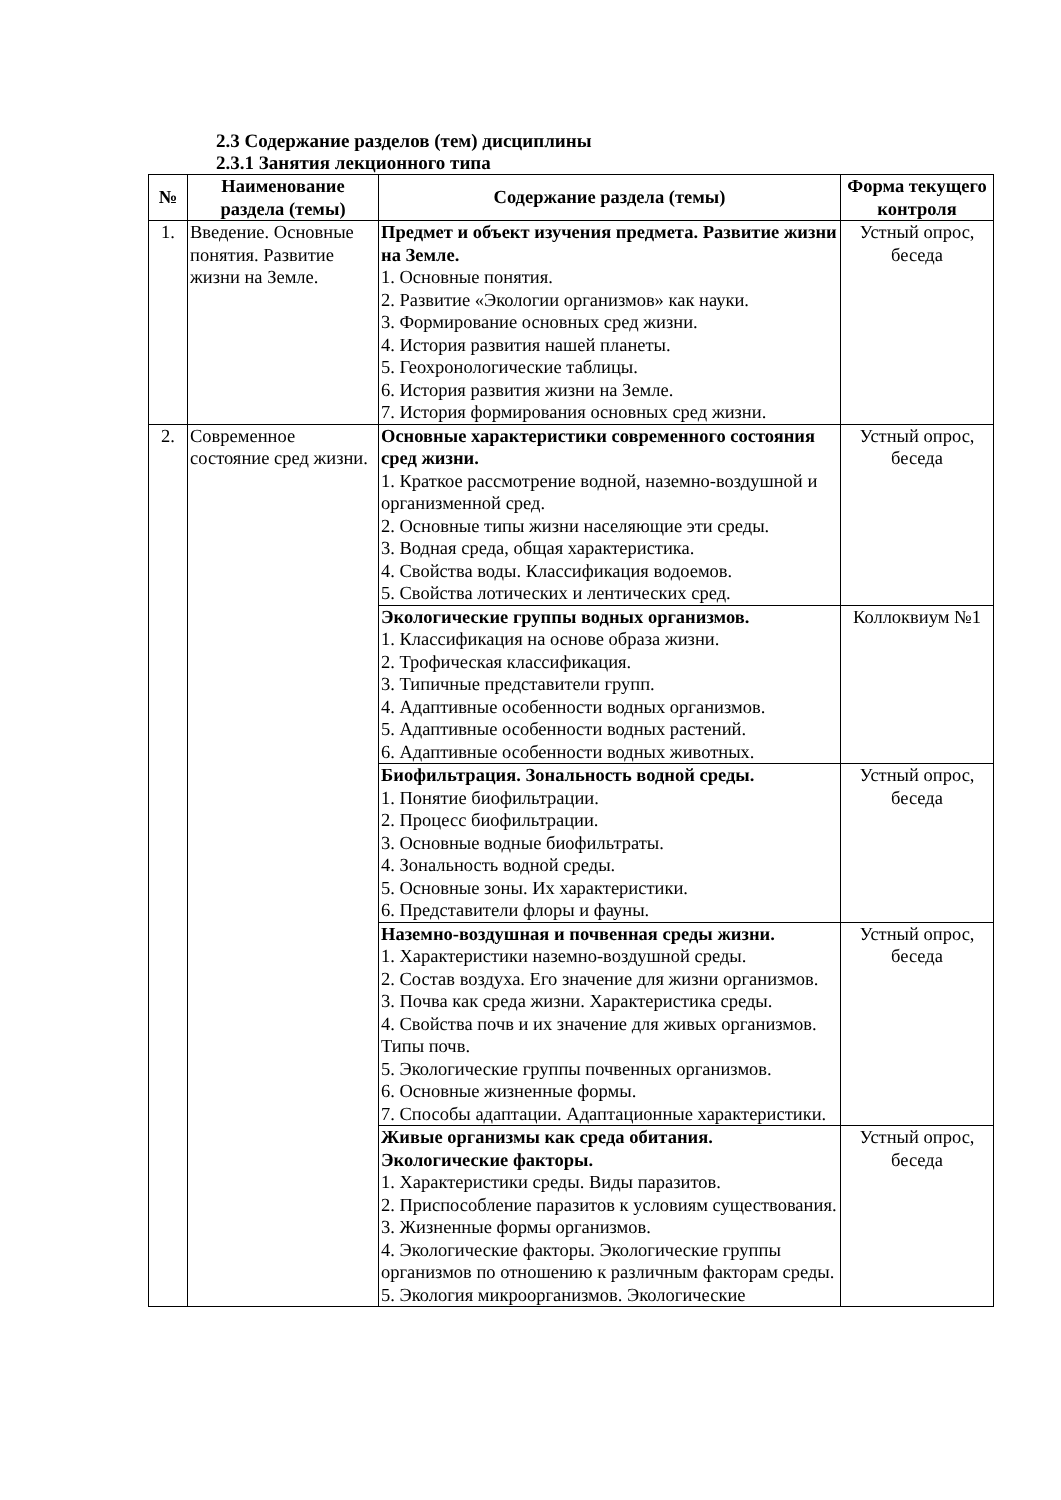2.3 Содержание разделов (тем) дисциплины
2.3.1 Занятия лекционного типа
| № | Наименование раздела (темы) | Содержание раздела (темы) | Форма текущего контроля |
| --- | --- | --- | --- |
| 1. | Введение. Основные понятия. Развитие жизни на Земле. | Предмет и объект изучения предмета. Развитие жизни на Земле. 1. Основные понятия. 2. Развитие «Экологии организмов» как науки. 3. Формирование основных сред жизни. 4. История развития нашей планеты. 5. Геохронологические таблицы. 6. История развития жизни на Земле. 7. История формирования основных сред жизни. | Устный опрос, беседа |
| 2. | Современное состояние сред жизни. | Основные характеристики современного состояния сред жизни. 1. Краткое рассмотрение водной, наземно-воздушной и организменной сред. 2. Основные типы жизни населяющие эти среды. 3. Водная среда, общая характеристика. 4. Свойства воды. Классификация водоемов. 5. Свойства лотических и лентических сред. | Устный опрос, беседа |
| | | Экологические группы водных организмов. 1. Классификация на основе образа жизни. 2. Трофическая классификация. 3. Типичные представители групп. 4. Адаптивные особенности водных организмов. 5. Адаптивные особенности водных растений. 6. Адаптивные особенности водных животных. | Коллоквиум №1 |
| | | Биофильтрация. Зональность водной среды. 1. Понятие биофильтрации. 2. Процесс биофильтрации. 3. Основные водные биофильтраты. 4. Зональность водной среды. 5. Основные зоны. Их характеристики. 6. Представители флоры и фауны. | Устный опрос, беседа |
| | | Наземно-воздушная и почвенная среды жизни. 1. Характеристики наземно-воздушной среды. 2. Состав воздуха. Его значение для жизни организмов. 3. Почва как среда жизни. Характеристика среды. 4. Свойства почв и их значение для живых организмов. Типы почв. 5. Экологические группы почвенных организмов. 6. Основные жизненные формы. 7. Способы адаптации. Адаптационные характеристики. | Устный опрос, беседа |
| | | Живые организмы как среда обитания. Экологические факторы. 1. Характеристики среды. Виды паразитов. 2. Приспособление паразитов к условиям существования. 3. Жизненные формы организмов. 4. Экологические факторы. Экологические группы организмов по отношению к различным факторам среды. 5. Экология микроорганизмов. Экологические | Устный опрос, беседа |